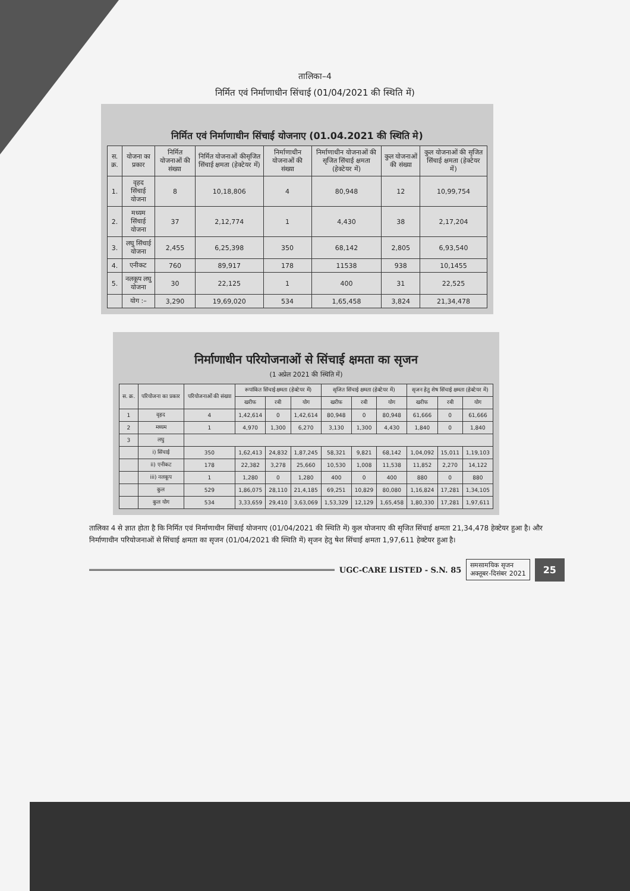तालिका–4
निर्मित एवं निर्माणाधीन सिंचाई (01/04/2021 की स्थिति में)
निर्मित एवं निर्माणाधीन सिंचाई योजनाए (01.04.2021 की स्थिति मे)
| स. क्र. | योजना का प्रकार | निर्मित योजनाओं की संख्या | निर्मित योजनाओं कीसृजित सिंचाई क्षमता (हेक्टेयर में) | निर्माणाधीन योजनाओं की संख्या | निर्माणाधीन योजनाओं की सृजित सिंचाई क्षमता (हेक्टेयर में) | कुल योजनाओं की संख्या | कुल योजनाओं की सृजित सिंचाई क्षमता (हेक्टेयर में) |
| --- | --- | --- | --- | --- | --- | --- | --- |
| 1. | वृहद सिंचाई योजना | 8 | 10,18,806 | 4 | 80,948 | 12 | 10,99,754 |
| 2. | मध्यम सिंचाई योजना | 37 | 2,12,774 | 1 | 4,430 | 38 | 2,17,204 |
| 3. | लघु सिंचाई योजना | 2,455 | 6,25,398 | 350 | 68,142 | 2,805 | 6,93,540 |
| 4. | एनीकट | 760 | 89,917 | 178 | 11538 | 938 | 10,1455 |
| 5. | नलकूप लघु योजना | 30 | 22,125 | 1 | 400 | 31 | 22,525 |
| | योग :– | 3,290 | 19,69,020 | 534 | 1,65,458 | 3,824 | 21,34,478 |
निर्माणाधीन परियोजनाओं से सिंचाई क्षमता का सृजन
(1 अप्रेल 2021 की स्थिति में)
| स. क्र. | परियोजना का प्रकार | परियोजनाओं की संख्या | रूपांकित सिंचाई क्षमता (हेक्टेयर में) | | | सृजित सिंचाई क्षमता (हेक्टेयर में) | | | सृजन हेतु शेष सिंचाई क्षमता (हेक्टेयर में) | | |
| --- | --- | --- | --- | --- | --- | --- | --- | --- | --- | --- | --- |
| | | | खरीफ | रबी | योग | खरीफ | रबी | योग | खरीफ | रबी | योग |
| 1 | वृहद | 4 | 1,42,614 | 0 | 1,42,614 | 80,948 | 0 | 80,948 | 61,666 | 0 | 61,666 |
| 2 | मध्यम | 1 | 4,970 | 1,300 | 6,270 | 3,130 | 1,300 | 4,430 | 1,840 | 0 | 1,840 |
| 3 | लघु | | | | | | | | | | |
| | i) सिंचाई | 350 | 1,62,413 | 24,832 | 1,87,245 | 58,321 | 9,821 | 68,142 | 1,04,092 | 15,011 | 1,19,103 |
| | ii) एनीकट | 178 | 22,382 | 3,278 | 25,660 | 10,530 | 1,008 | 11,538 | 11,852 | 2,270 | 14,122 |
| | iii) नलकूप | 1 | 1,280 | 0 | 1,280 | 400 | 0 | 400 | 880 | 0 | 880 |
| | कुल | 529 | 1,86,075 | 28,110 | 21,4,185 | 69,251 | 10,829 | 80,080 | 1,16,824 | 17,281 | 1,34,105 |
| | कुल योग | 534 | 3,33,659 | 29,410 | 3,63,069 | 1,53,329 | 12,129 | 1,65,458 | 1,80,330 | 17,281 | 1,97,611 |
तालिका 4 से ज्ञात होता है कि निर्मित एवं निर्माणाधीन सिंचाई योजनाए (01/04/2021 की स्थिति में) कुल योजनाए की सृजित सिंचाई क्षमता 21,34,478 हेक्टेयर हुआ है। और निर्माणाधीन परियोजनाओं से सिंचाई क्षमता का सृजन (01/04/2021 की स्थिति में) सृजन हेतु षेश सिंचाई क्षमता 1,97,611 हेक्टेयर हुआ है।
UGC-CARE LISTED - S.N. 85
समसामयिक सृजन
अक्तूबर-दिसंबर 2021
25